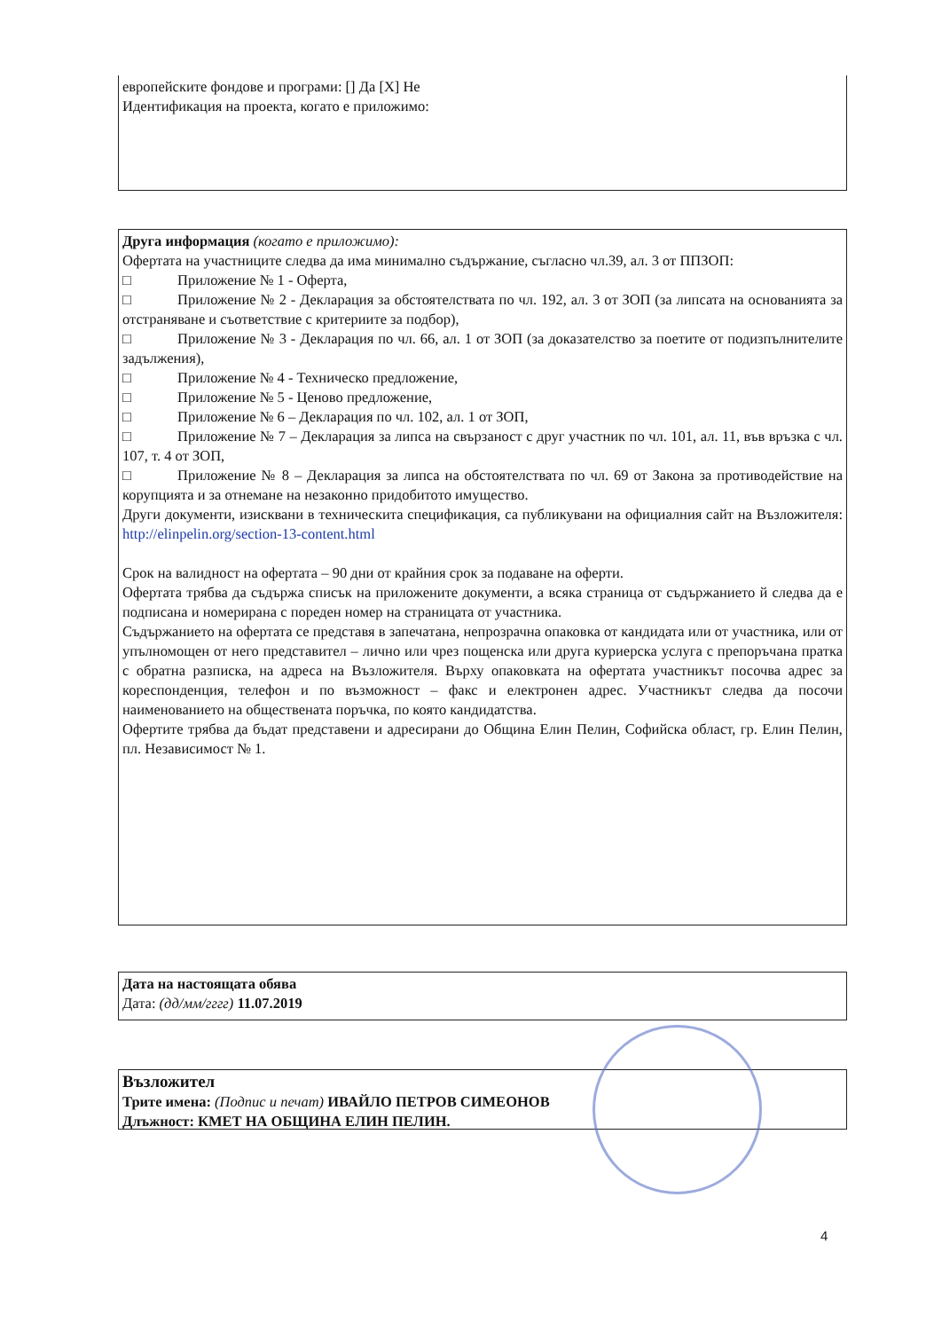европейските фондове и програми: [] Да [X] Не
Идентификация на проекта, когато е приложимо:
Друга информация (когато е приложимо):
Офертата на участниците следва да има минимално съдържание, съгласно чл.39, ал. 3 от ППЗОП:
□ Приложение № 1 - Оферта,
□ Приложение № 2 - Декларация за обстоятелствата по чл. 192, ал. 3 от ЗОП (за липсата на основанията за отстраняване и съответствие с критериите за подбор),
□ Приложение № 3 - Декларация по чл. 66, ал. 1 от ЗОП (за доказателство за поетите от подизпълнителите задължения),
□ Приложение № 4 - Техническо предложение,
□ Приложение № 5 - Ценово предложение,
□ Приложение № 6 – Декларация по чл. 102, ал. 1 от ЗОП,
□ Приложение № 7 – Декларация за липса на свързаност с друг участник по чл. 101, ал. 11, във връзка с чл. 107, т. 4 от ЗОП,
□ Приложение № 8 – Декларация за липса на обстоятелствата по чл. 69 от Закона за противодействие на корупцията и за отнемане на незаконно придобитото имущество.
Други документи, изисквани в техническита спецификация, са публикувани на официалния сайт на Възложителя: http://elinpelin.org/section-13-content.html
Срок на валидност на офертата – 90 дни от крайния срок за подаване на оферти.
Офертата трябва да съдържа списък на приложените документи, а всяка страница от съдържанието й следва да е подписана и номерирана с пореден номер на страницата от участника.
Съдържанието на офертата се представя в запечатана, непрозрачна опаковка от кандидата или от участника, или от упълномощен от него представител – лично или чрез пощенска или друга куриерска услуга с препоръчана пратка с обратна разписка, на адреса на Възложителя. Върху опаковката на офертата участникът посочва адрес за кореспонденция, телефон и по възможност – факс и електронен адрес. Участникът следва да посочи наименованието на обществената поръчка, по която кандидатства.
Офертите трябва да бъдат представени и адресирани до Община Елин Пелин, Софийска област, гр. Елин Пелин, пл. Независимост № 1.
Дата на настоящата обява
Дата: (дд/мм/гггг) 11.07.2019
Възложител
Трите имена: (Подпис и печат) ИВАЙЛО ПЕТРОВ СИМЕОНОВ
Длъжност: КМЕТ НА ОБЩИНА ЕЛИН ПЕЛИН.
4